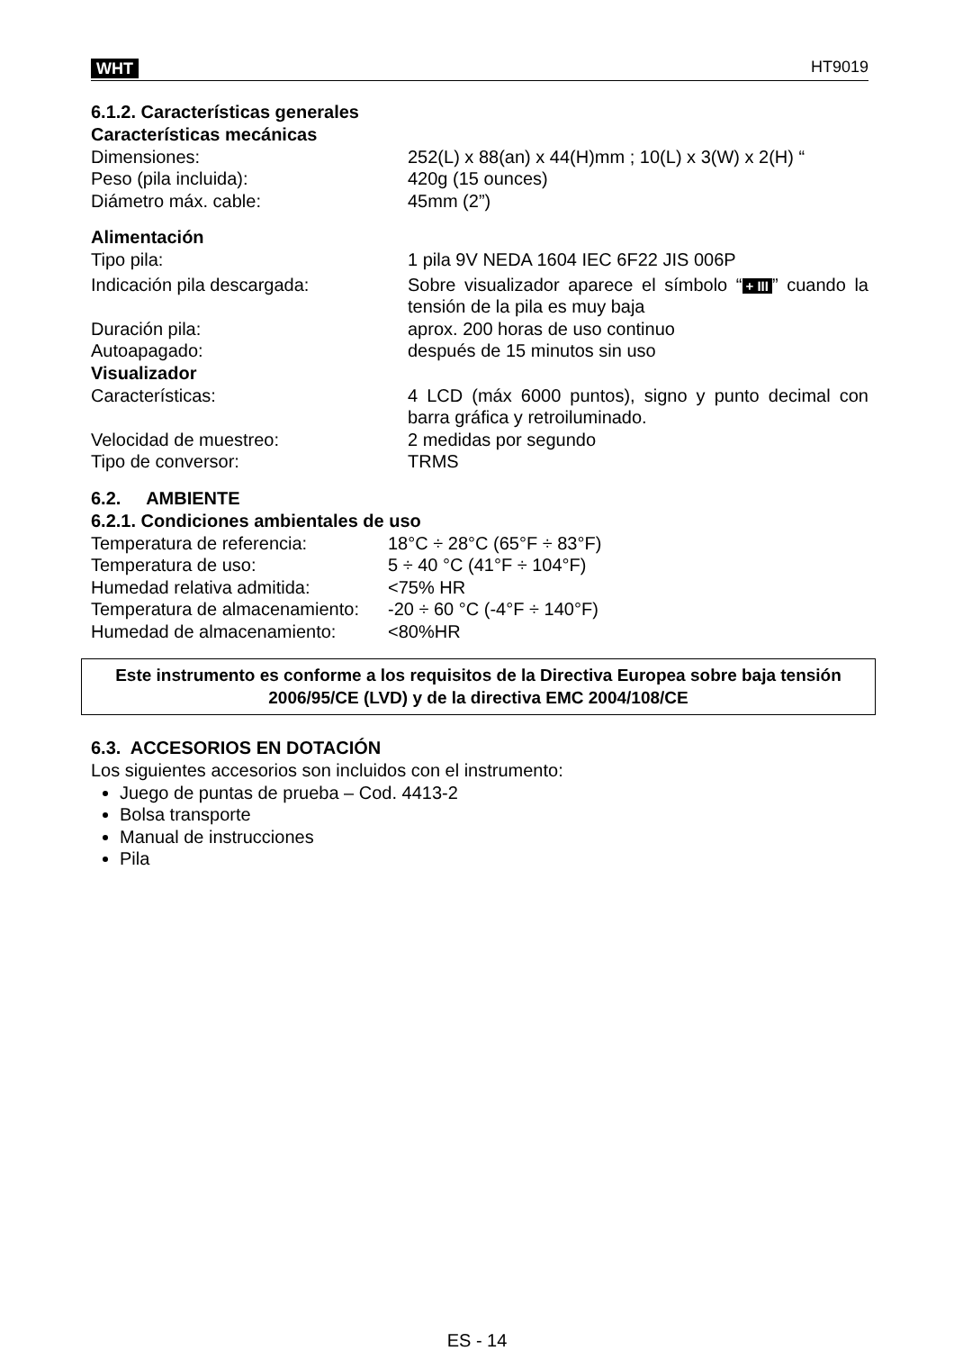WHT HT9019
6.1.2. Características generales
Características mecánicas
Dimensiones: 252(L) x 88(an) x 44(H)mm ; 10(L) x 3(W) x 2(H) “
Peso (pila incluida): 420g (15 ounces)
Diámetro máx. cable: 45mm (2”)
Alimentación
Tipo pila: 1 pila 9V NEDA 1604 IEC 6F22 JIS 006P
Indicación pila descargada: Sobre visualizador aparece el símbolo “+ III” cuando la tensión de la pila es muy baja
Duración pila: aprox. 200 horas de uso continuo
Autoapagado: después de 15 minutos sin uso
Visualizador
Características: 4 LCD (máx 6000 puntos), signo y punto decimal con barra gráfica y retroiluminado.
Velocidad de muestreo: 2 medidas por segundo
Tipo de conversor: TRMS
6.2. AMBIENTE
6.2.1. Condiciones ambientales de uso
Temperatura de referencia: 18°C ÷ 28°C (65°F ÷ 83°F)
Temperatura de uso: 5 ÷ 40 °C (41°F ÷ 104°F)
Humedad relativa admitida: <75% HR
Temperatura de almacenamiento:
-20 ÷ 60 °C (-4°F ÷ 140°F)
Humedad de almacenamiento: <80%HR
Este instrumento es conforme a los requisitos de la Directiva Europea sobre baja tensión 2006/95/CE (LVD) y de la directiva EMC 2004/108/CE
6.3. ACCESORIOS EN DOTACIÓN
Los siguientes accesorios son incluidos con el instrumento:
Juego de puntas de prueba – Cod. 4413-2
Bolsa transporte
Manual de instrucciones
Pila
ES - 14